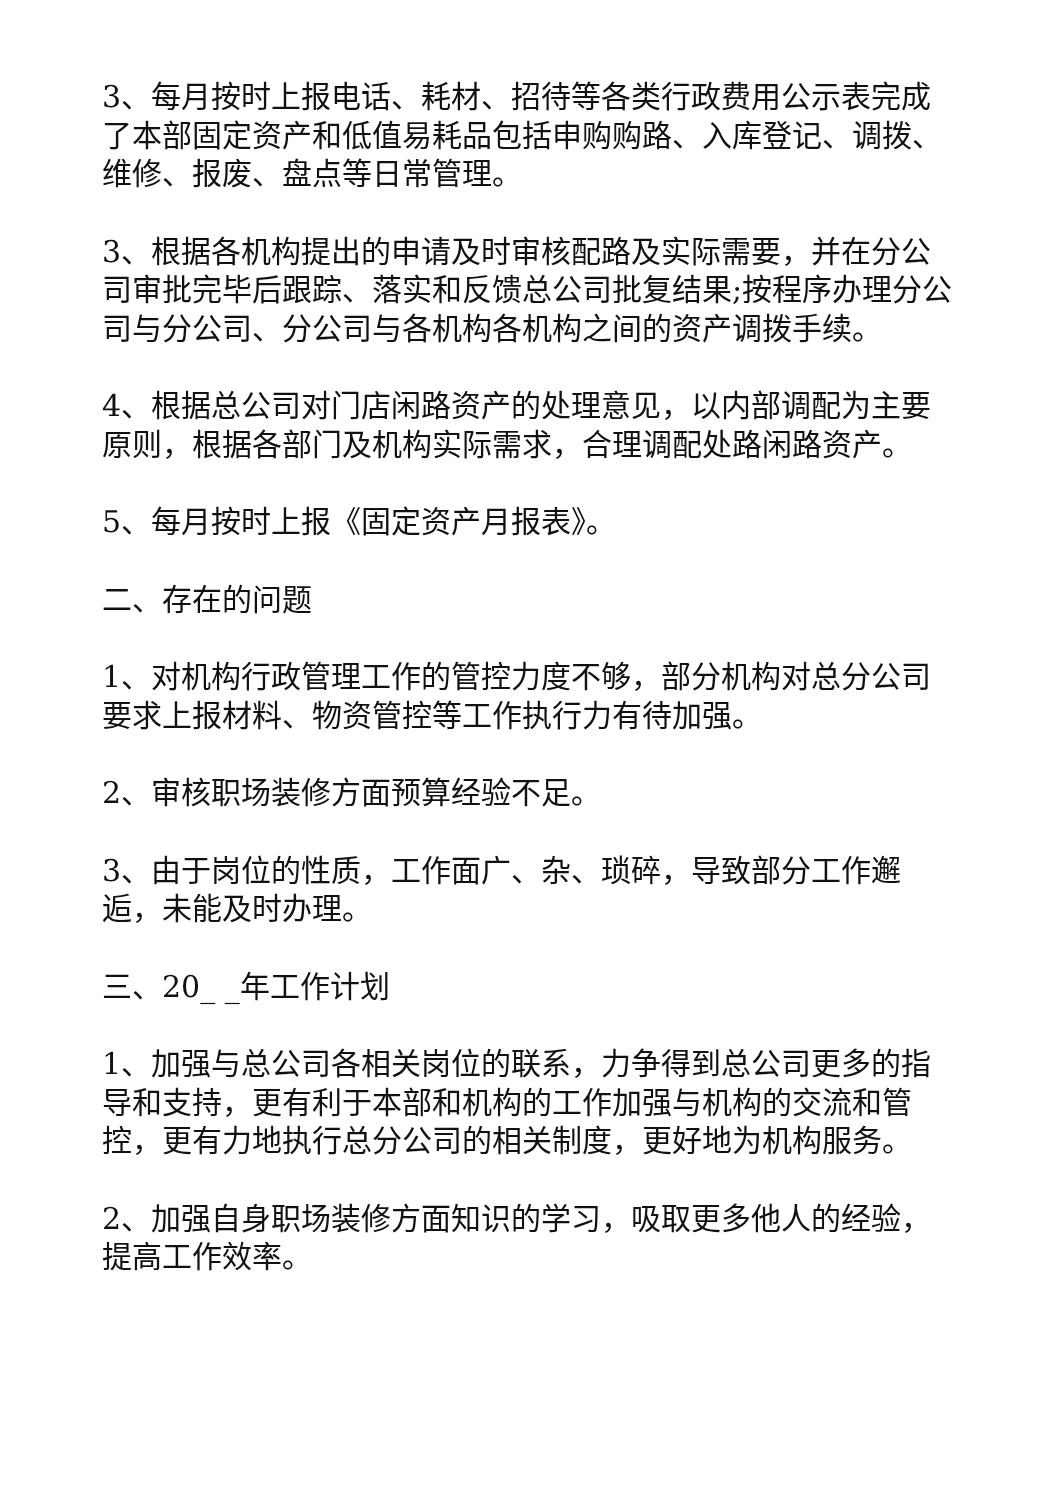3、每月按时上报电话、耗材、招待等各类行政费用公示表完成了本部固定资产和低值易耗品包括申购购路、入库登记、调拨、维修、报废、盘点等日常管理。
3、根据各机构提出的申请及时审核配路及实际需要，并在分公司审批完毕后跟踪、落实和反馈总公司批复结果;按程序办理分公司与分公司、分公司与各机构各机构之间的资产调拨手续。
4、根据总公司对门店闲路资产的处理意见，以内部调配为主要原则，根据各部门及机构实际需求，合理调配处路闲路资产。
5、每月按时上报《固定资产月报表》。
二、存在的问题
1、对机构行政管理工作的管控力度不够，部分机构对总分公司要求上报材料、物资管控等工作执行力有待加强。
2、审核职场装修方面预算经验不足。
3、由于岗位的性质，工作面广、杂、琐碎，导致部分工作邂逅，未能及时办理。
三、20_ _年工作计划
1、加强与总公司各相关岗位的联系，力争得到总公司更多的指导和支持，更有利于本部和机构的工作加强与机构的交流和管控，更有力地执行总分公司的相关制度，更好地为机构服务。
2、加强自身职场装修方面知识的学习，吸取更多他人的经验，提高工作效率。